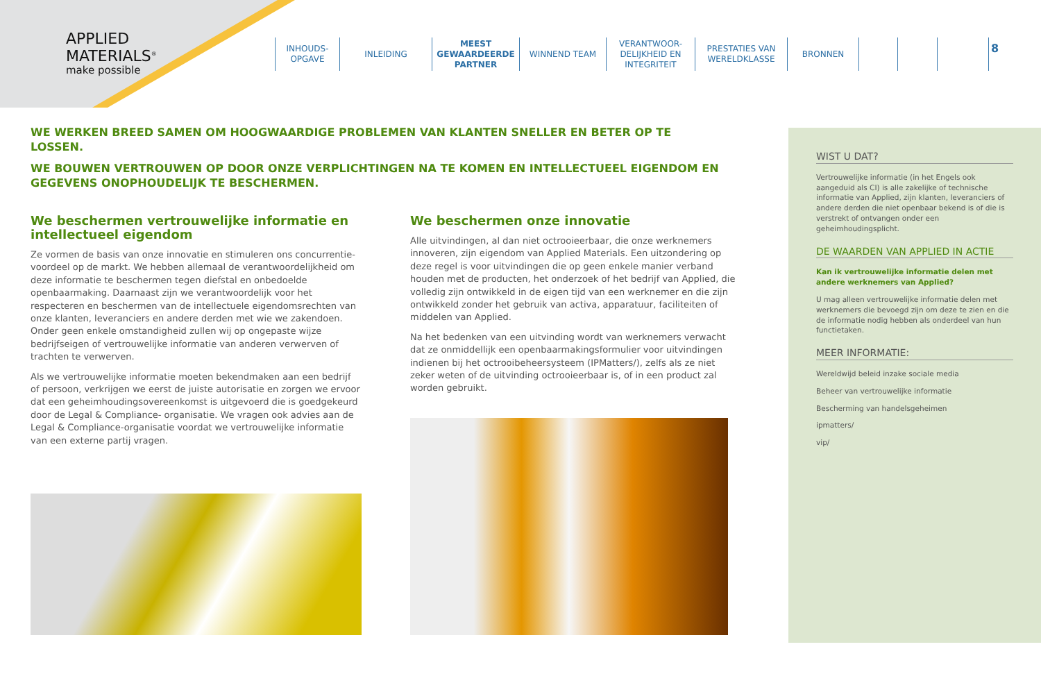APPLIED
MATERIALS<sup>®</sup>
make possible
INHOUDS-
OPGAVE
INLEIDING MEEST
GEWAARDEERDE
PARTNER
WINNEND TEAM VERANTWOOR-
DELIJKHEID EN
INTEGRITEIT
PRESTATIES VAN
WERELDKLASSE
BRONNEN
8
WE WERKEN BREED SAMEN OM HOOGWAARDIGE PROBLEMEN VAN KLANTEN SNELLER EN BETER OP TE LOSSEN.
WE BOUWEN VERTROUWEN OP DOOR ONZE VERPLICHTINGEN NA TE KOMEN EN INTELLECTUEEL EIGENDOM EN GEGEVENS ONOPHOUDELIJK TE BESCHERMEN.
We beschermen vertrouwelijke informatie en intellectueel eigendom
Ze vormen de basis van onze innovatie en stimuleren ons concurrentie-voordeel op de markt. We hebben allemaal de verantwoordelijkheid om deze informatie te beschermen tegen diefstal en onbedoelde openbaarmaking. Daarnaast zijn we verantwoordelijk voor het respecteren en beschermen van de intellectuele eigendomsrechten van onze klanten, leveranciers en andere derden met wie we zakendoen. Onder geen enkele omstandigheid zullen wij op ongepaste wijze bedrijfseigen of vertrouwelijke informatie van anderen verwerven of trachten te verwerven.
Als we vertrouwelijke informatie moeten bekendmaken aan een bedrijf of persoon, verkrijgen we eerst de juiste autorisatie en zorgen we ervoor dat een geheimhoudingsovereenkomst is uitgevoerd die is goedgekeurd door de Legal & Compliance- organisatie. We vragen ook advies aan de Legal & Compliance-organisatie voordat we vertrouwelijke informatie van een externe partij vragen.
We beschermen onze innovatie
Alle uitvindingen, al dan niet octrooieerbaar, die onze werknemers innoveren, zijn eigendom van Applied Materials. Een uitzondering op deze regel is voor uitvindingen die op geen enkele manier verband houden met de producten, het onderzoek of het bedrijf van Applied, die volledig zijn ontwikkeld in de eigen tijd van een werknemer en die zijn ontwikkeld zonder het gebruik van activa, apparatuur, faciliteiten of middelen van Applied.
Na het bedenken van een uitvinding wordt van werknemers verwacht dat ze onmiddellijk een openbaarmakingsformulier voor uitvindingen indienen bij het octrooibeheersysteem (IPMatters/), zelfs als ze niet zeker weten of de uitvinding octrooieerbaar is, of in een product zal worden gebruikt.
WIST U DAT?
Vertrouwelijke informatie (in het Engels ook aangeduid als CI) is alle zakelijke of technische informatie van Applied, zijn klanten, leveranciers of andere derden die niet openbaar bekend is of die is verstrekt of ontvangen onder een geheimhoudingsplicht.
DE WAARDEN VAN APPLIED IN ACTIE
Kan ik vertrouwelijke informatie delen met andere werknemers van Applied?
U mag alleen vertrouwelijke informatie delen met werknemers die bevoegd zijn om deze te zien en die de informatie nodig hebben als onderdeel van hun functietaken.
MEER INFORMATIE:
Wereldwijd beleid inzake sociale media
Beheer van vertrouwelijke informatie
Bescherming van handelsgeheimen
ipmatters/
vip/